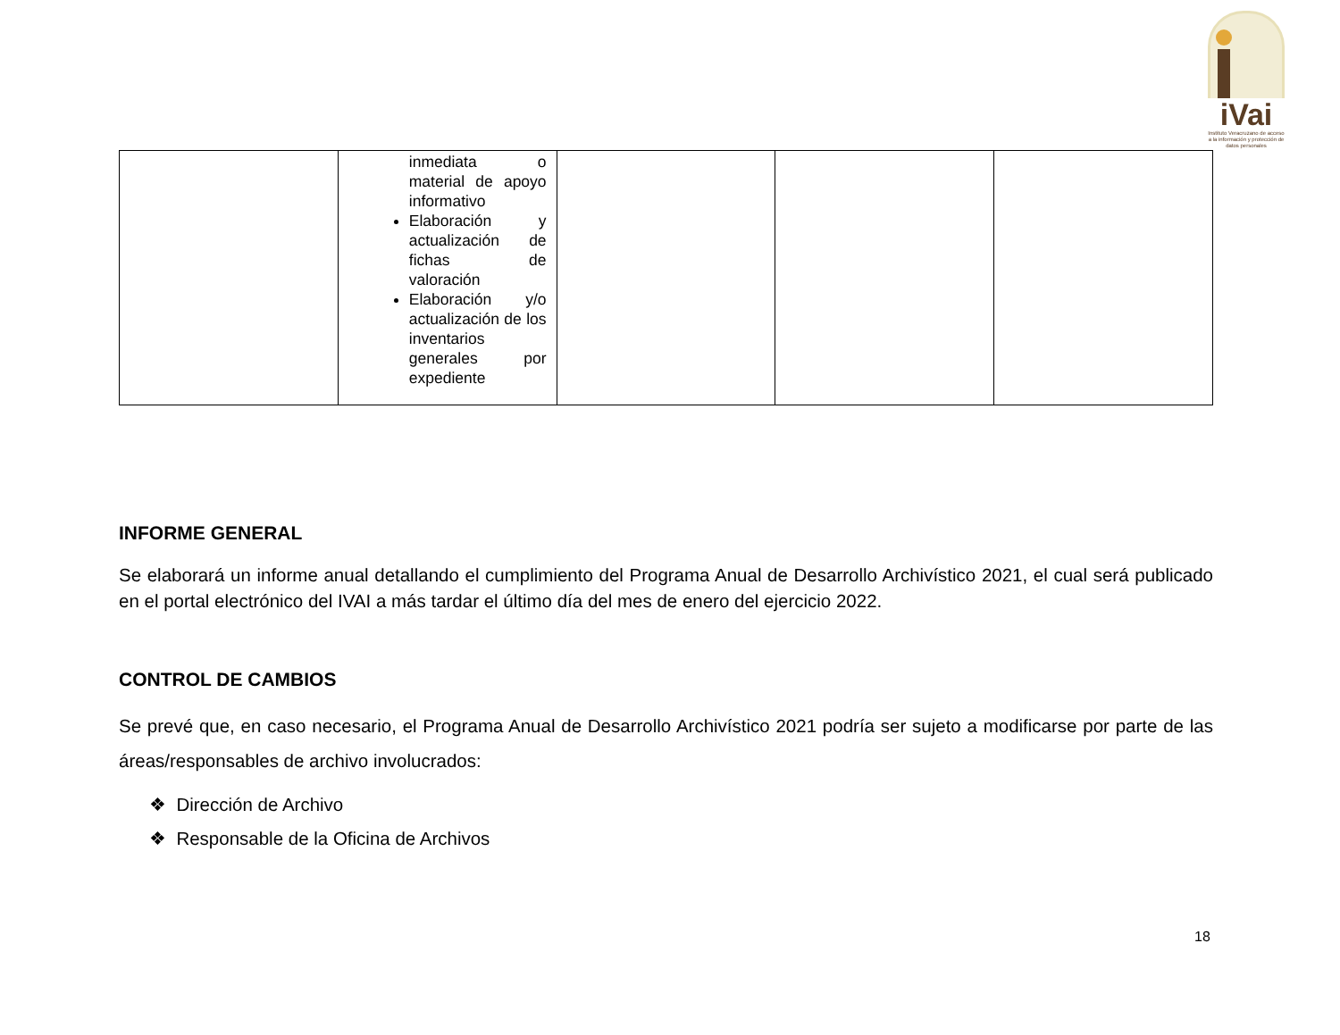iVai
Instituto Veracruzano de acceso a la información y protección de datos personales
| | inmediata o material de apoyo informativo Elaboración y actualización de fichas de valoración Elaboración y/o actualización de los inventarios generales por expediente | | | |
INFORME GENERAL
Se elaborará un informe anual detallando el cumplimiento del Programa Anual de Desarrollo Archivístico 2021, el cual será publicado en el portal electrónico del IVAI a más tardar el último día del mes de enero del ejercicio 2022.
CONTROL DE CAMBIOS
Se prevé que, en caso necesario, el Programa Anual de Desarrollo Archivístico 2021 podría ser sujeto a modificarse por parte de las áreas/responsables de archivo involucrados:
❖ Dirección de Archivo
❖ Responsable de la Oficina de Archivos
18